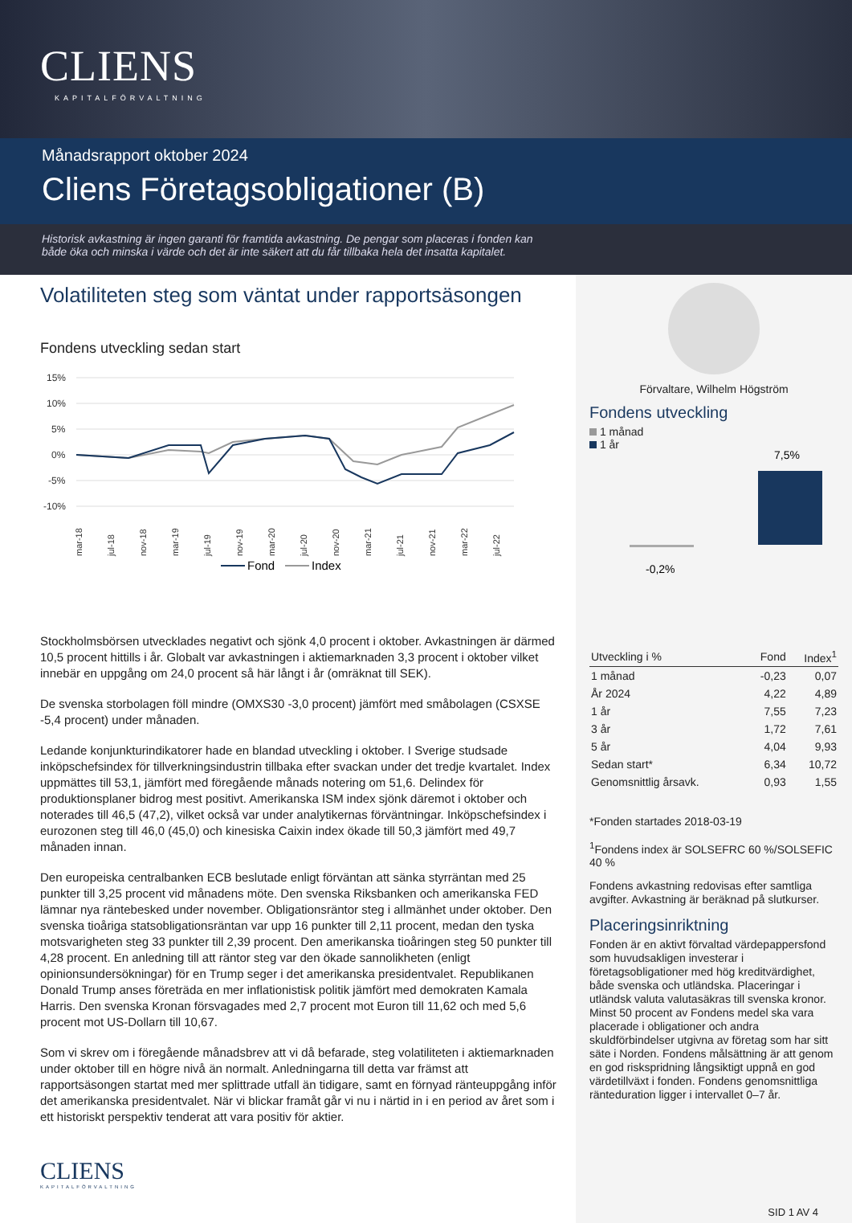CLIENS
KAPITALFÖRVALTNING
Månadsrapport oktober 2024
Cliens Företagsobligationer (B)
Historisk avkastning är ingen garanti för framtida avkastning. De pengar som placeras i fonden kan
både öka och minska i värde och det är inte säkert att du får tillbaka hela det insatta kapitalet.
Volatiliteten steg som väntat under rapportsäsongen
Fondens utveckling sedan start
15%
10%
5%
0%
-5%
-10%
mar-18
jul-18
nov-18
mar-19
jul-19
nov-19
mar-20
jul-20
nov-20
mar-21
jul-21
nov-21
mar-22
jul-22
Fond
Index
Stockholmsbörsen utvecklades negativt och sjönk 4,0 procent i oktober. Avkastningen är därmed 10,5 procent hittills i år. Globalt var avkastningen i aktiemarknaden 3,3 procent i oktober vilket innebär en uppgång om 24,0 procent så här långt i år (omräknat till SEK).
De svenska storbolagen föll mindre (OMXS30 -3,0 procent) jämfört med småbolagen (CSXSE -5,4 procent) under månaden.
Ledande konjunkturindikatorer hade en blandad utveckling i oktober. I Sverige studsade inköpschefsindex för tillverkningsindustrin tillbaka efter svackan under det tredje kvartalet. Index uppmättes till 53,1, jämfört med föregående månads notering om 51,6. Delindex för produktionsplaner bidrog mest positivt. Amerikanska ISM index sjönk däremot i oktober och noterades till 46,5 (47,2), vilket också var under analytikernas förväntningar. Inköpschefsindex i eurozonen steg till 46,0 (45,0) och kinesiska Caixin index ökade till 50,3 jämfört med 49,7 månaden innan.
Den europeiska centralbanken ECB beslutade enligt förväntan att sänka styrräntan med 25 punkter till 3,25 procent vid månadens möte. Den svenska Riksbanken och amerikanska FED lämnar nya räntebesked under november. Obligationsräntor steg i allmänhet under oktober. Den svenska tioåriga statsobligationsräntan var upp 16 punkter till 2,11 procent, medan den tyska motsvarigheten steg 33 punkter till 2,39 procent. Den amerikanska tioåringen steg 50 punkter till 4,28 procent. En anledning till att räntor steg var den ökade sannolikheten (enligt opinionsundersökningar) för en Trump seger i det amerikanska presidentvalet. Republikanen Donald Trump anses företräda en mer inflationistisk politik jämfört med demokraten Kamala Harris. Den svenska Kronan försvagades med 2,7 procent mot Euron till 11,62 och med 5,6 procent mot US-Dollarn till 10,67.
Som vi skrev om i föregående månadsbrev att vi då befarade, steg volatiliteten i aktiemarknaden under oktober till en högre nivå än normalt. Anledningarna till detta var främst att rapportsäsongen startat med mer splittrade utfall än tidigare, samt en förnyad ränteuppgång inför det amerikanska presidentvalet. När vi blickar framåt går vi nu i närtid in i en period av året som i ett historiskt perspektiv tenderat att vara positiv för aktier.
CLIENS
KAPITALFÖRVALTNING
Förvaltare, Wilhelm Högström
Fondens utveckling
1 månad
1 år
7,5%
-0,2%
| Utveckling i % | Fond | Index<sup>1</sup> |
| --- | --- | --- |
| 1 månad | -0,23 | 0,07 |
| År 2024 | 4,22 | 4,89 |
| 1 år | 7,55 | 7,23 |
| 3 år | 1,72 | 7,61 |
| 5 år | 4,04 | 9,93 |
| Sedan start* | 6,34 | 10,72 |
| Genomsnittlig årsavk. | 0,93 | 1,55 |
*Fonden startades 2018-03-19
<sup>1</sup> Fondens index är SOLSEFRC 60 %/SOLSEFIC 40 %
Fondens avkastning redovisas efter samtliga avgifter. Avkastning är beräknad på slutkurser.
Placeringsinriktning
Fonden är en aktivt förvaltad värdepappersfond som huvudsakligen investerar i företagsobligationer med hög kreditvärdighet, både svenska och utländska. Placeringar i utländsk valuta valutasäkras till svenska kronor. Minst 50 procent av Fondens medel ska vara placerade i obligationer och andra skuldförbindelser utgivna av företag som har sitt säte i Norden. Fondens målsättning är att genom en god riskspridning långsiktigt uppnå en god värdetillväxt i fonden. Fondens genomsnittliga ränteduration ligger i intervallet 0–7 år.
SID 1 AV 4